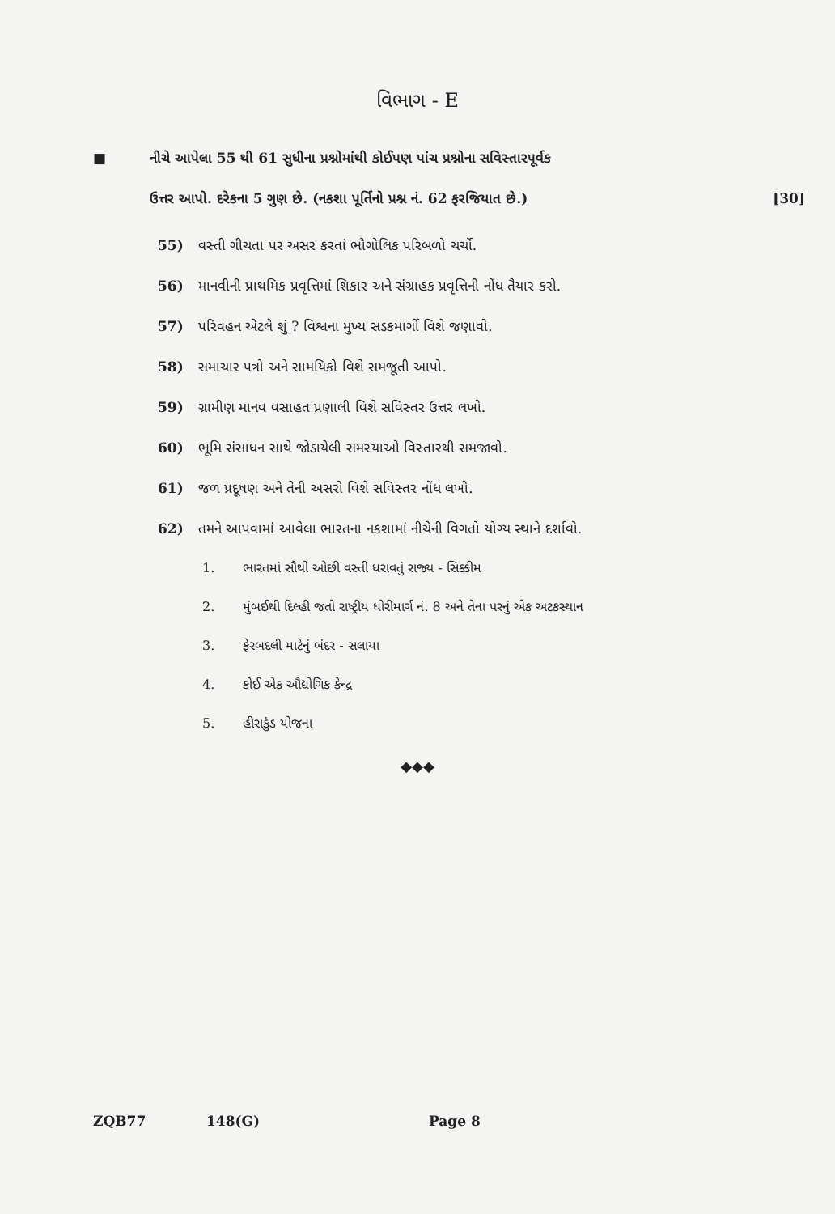વિભાગ - E
■ નીચે આપેલા 55 થી 61 સુધીના પ્રશ્નોમાંથી કોઈપણ પાંચ પ્રશ્નોના સવિસ્તારપૂર્વક
ઉત્તર આપો. દરેકના 5 ગુણ છે. (નકશા પૂર્તિનો પ્રશ્ન નં. 62 ફરજિયાત છે.)
[30]
55) વસ્તી ગીચતા પર અસર કરતાં ભૌગોલિક પરિબળો ચર્ચો.
56) માનવીની પ્રાથમિક પ્રવૃત્તિમાં શિકાર અને સંગ્રાહક પ્રવૃત્તિની નોંધ તૈયાર કરો.
57) પરિવહન એટલે શું ? વિશ્વના મુખ્ય સડકમાર્ગો વિશે જણાવો.
58) સમાચાર પત્રો અને સામયિકો વિશે સમજૂતી આપો.
59) ગ્રામીણ માનવ વસાહત પ્રણાલી વિશે સવિસ્તર ઉત્તર લખો.
60) ભૂમિ સંસાધન સાથે જોડાયેલી સમસ્યાઓ વિસ્તારથી સમજાવો.
61) જળ પ્રદૂષણ અને તેની અસરો વિશે સવિસ્તર નોંધ લખો.
62) તમને આપવામાં આવેલા ભારતના નકશામાં નીચેની વિગતો યોગ્ય સ્થાને દર્શાવો.
1. ભારતમાં સૌથી ઓછી વસ્તી ધરાવતું રાજ્ય - સિક્કીમ
2. મુંબઈથી દિલ્હી જતો રાષ્ટ્રીય ધોરીમાર્ગ નં. 8 અને તેના પરનું એક અટકસ્થાન
3. ફેરબદલી માટેનું બંદર - સલાયા
4. કોઈ એક ઔદ્યોગિક કેન્દ્ર
5. હીરાકુંડ યોજના
◆◆◆
ZQB77 148(G) Page 8